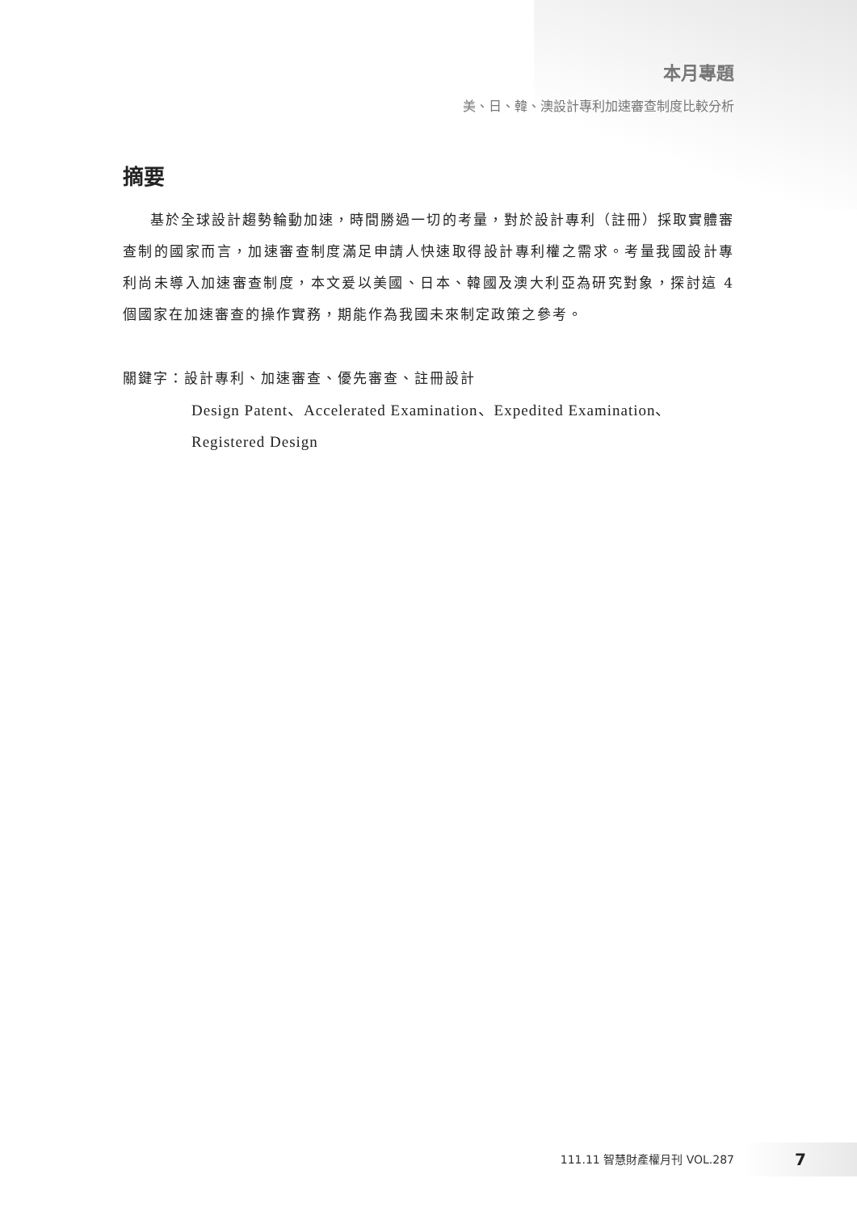本月專題
美、日、韓、澳設計專利加速審查制度比較分析
摘要
基於全球設計趨勢輪動加速，時間勝過一切的考量，對於設計專利（註冊）採取實體審查制的國家而言，加速審查制度滿足申請人快速取得設計專利權之需求。考量我國設計專利尚未導入加速審查制度，本文爰以美國、日本、韓國及澳大利亞為研究對象，探討這 4 個國家在加速審查的操作實務，期能作為我國未來制定政策之參考。
關鍵字：設計專利、加速審查、優先審查、註冊設計
Design Patent、Accelerated Examination、Expedited Examination、
Registered Design
111.11 智慧財產權月刊 VOL.287 7